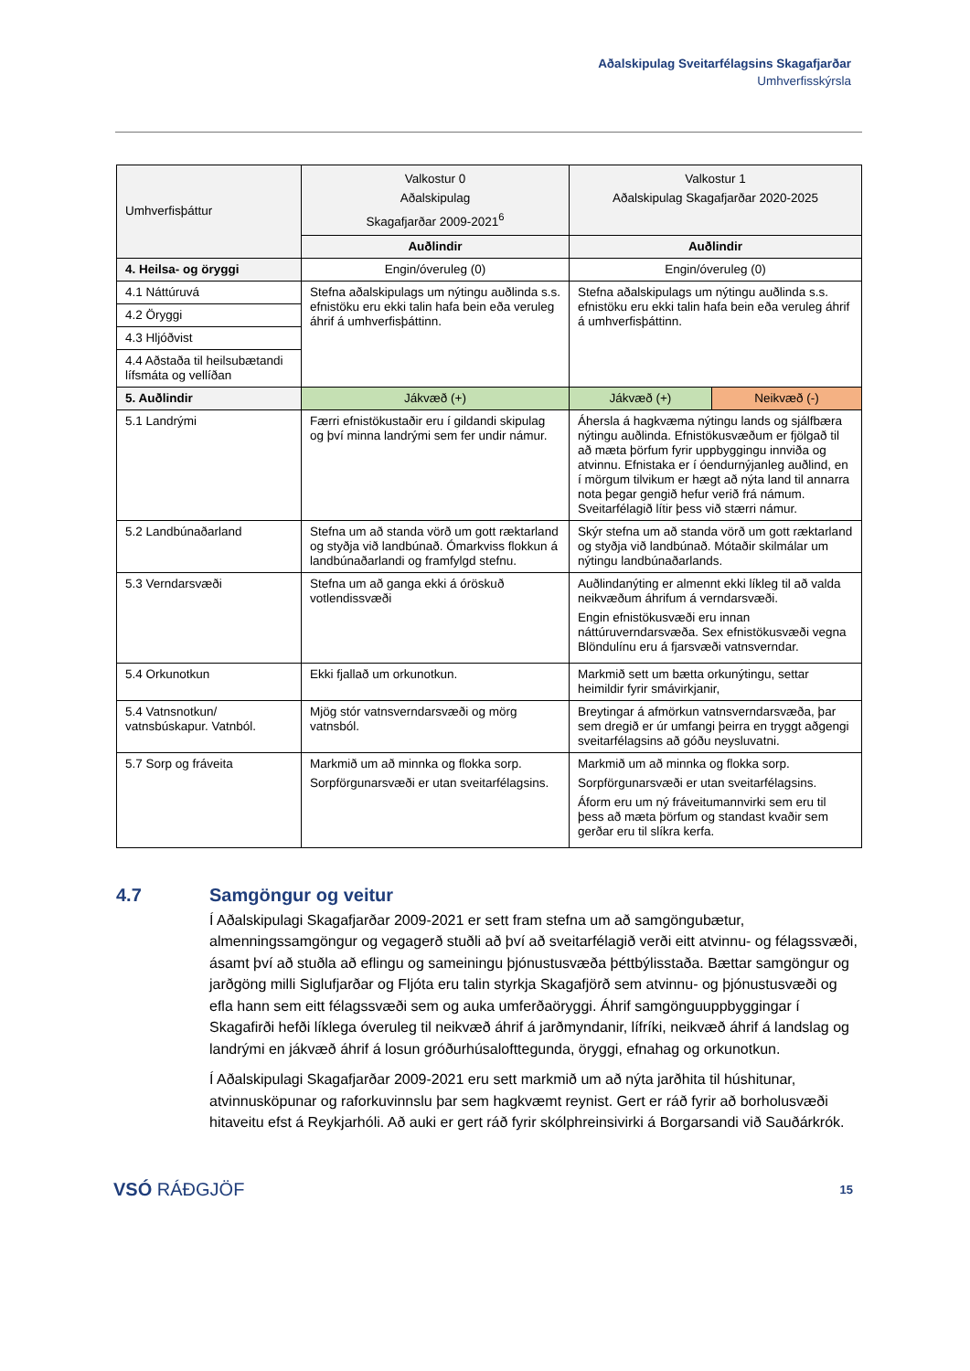Aðalskipulag Sveitarfélagsins Skagafjarðar
Umhverfisskýrsla
| Umhverfisþáttur | Valkostur 0 Aðalskipulag Skagafjarðar 2009-2021<sup>6</sup> | Valkostur 1 Aðalskipulag Skagafjarðar 2020-2025 | |
| --- | --- | --- | --- |
| | Auðlindir | Auðlindir | |
| 4. Heilsa- og öryggi | Engin/óveruleg (0) | Engin/óveruleg (0) | |
| 4.1 Náttúruvá | Stefna aðalskipulags um nýtingu auðlinda s.s. efnistöku eru ekki talin hafa bein eða veruleg áhrif á umhverfisþáttinn. | Stefna aðalskipulags um nýtingu auðlinda s.s. efnistöku eru ekki talin hafa bein eða veruleg áhrif á umhverfisþáttinn. | |
| 4.2 Öryggi | | | |
| 4.3 Hljóðvist | | | |
| 4.4 Aðstaða til heilsubætandi lífsmáta og vellíðan | | | |
| 5. Auðlindir | Jákvæð (+) | Jákvæð (+) | Neikvæð (-) |
| 5.1 Landrými | Færri efnistökustaðir eru í gildandi skipulag og því minna landrými sem fer undir námur. | Áhersla á hagkvæma nýtingu lands og sjálfbæra nýtingu auðlinda. Efnistökusvæðum er fjölgað til að mæta þörfum fyrir uppbyggingu innviða og atvinnu. Efnistaka er í óendurnýjanleg auðlind, en í mörgum tilvikum er hægt að nýta land til annarra nota þegar gengið hefur verið frá námum. Sveitarfélagið lítir þess við stærri námur. | |
| 5.2 Landbúnaðarland | Stefna um að standa vörð um gott ræktarland og styðja við landbúnað. Ómarkviss flokkun á landbúnaðarlandi og framfylgd stefnu. | Skýr stefna um að standa vörð um gott ræktarland og styðja við landbúnað. Mótaðir skilmálar um nýtingu landbúnaðarlands. | |
| 5.3 Verndarsvæði | Stefna um að ganga ekki á óröskuð votlendissvæði | Auðlindanýting er almennt ekki líkleg til að valda neikvæðum áhrifum á verndarsvæði. Engin efnistökusvæði eru innan náttúruverndarsvæða. Sex efnistökusvæði vegna Blöndulínu eru á fjarsvæði vatnsverndar. | |
| 5.4 Orkunotkun | Ekki fjallað um orkunotkun. | Markmið sett um bætta orkunýtingu, settar heimildir fyrir smávirkjanir, | |
| 5.4 Vatnsnotkun/ vatnsbúskapur. Vatnból. | Mjög stór vatnsverndarsvæði og mörg vatnsból. | Breytingar á afmörkun vatnsverndarsvæða, þar sem dregið er úr umfangi þeirra en tryggt aðgengi sveitarfélagsins að góðu neysluvatni. | |
| 5.7 Sorp og fráveita | Markmið um að minnka og flokka sorp. Sorpförgunarsvæði er utan sveitarfélagsins. | Markmið um að minnka og flokka sorp. Sorpförgunarsvæði er utan sveitarfélagsins. Áform eru um ný fráveitumannvirki sem eru til þess að mæta þörfum og standast kvaðir sem gerðar eru til slíkra kerfa. | |
4.7 Samgöngur og veitur
Í Aðalskipulagi Skagafjarðar 2009-2021 er sett fram stefna um að samgöngubætur, almenningssamgöngur og vegagerð stuðli að því að sveitarfélagið verði eitt atvinnu- og félagssvæði, ásamt því að stuðla að eflingu og sameiningu þjónustusvæða þéttbýlisstaða. Bættar samgöngur og jarðgöng milli Siglufjarðar og Fljóta eru talin styrkja Skagafjörð sem atvinnu- og þjónustusvæði og efla hann sem eitt félagssvæði sem og auka umferðaöryggi. Áhrif samgönguuppbyggingar í Skagafirði hefði líklega óveruleg til neikvæð áhrif á jarðmyndanir, lífríki, neikvæð áhrif á landslag og landrými en jákvæð áhrif á losun gróðurhúsalofttegunda, öryggi, efnahag og orkunotkun.
Í Aðalskipulagi Skagafjarðar 2009-2021 eru sett markmið um að nýta jarðhita til húshitunar, atvinnusköpunar og raforkuvinnslu þar sem hagkvæmt reynist. Gert er ráð fyrir að borholusvæði hitaveitu efst á Reykjarhóli. Að auki er gert ráð fyrir skólphreinsivirki á Borgarsandi við Sauðárkrók.
VSÓ RÁÐGJÖF
15